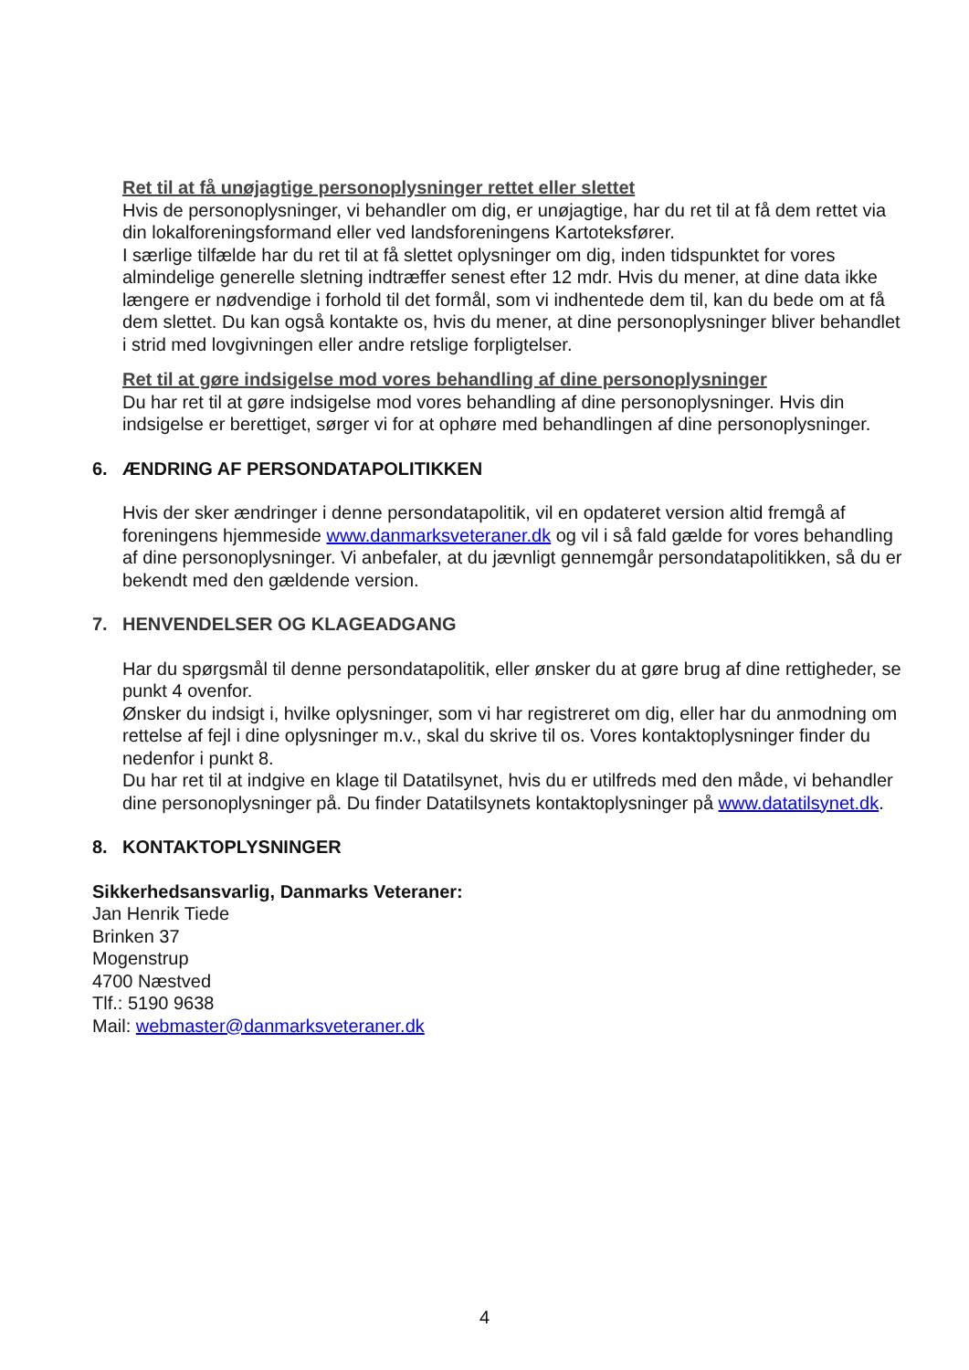Ret til at få unøjagtige personoplysninger rettet eller slettet
Hvis de personoplysninger, vi behandler om dig, er unøjagtige, har du ret til at få dem rettet via din lokalforeningsformand eller ved landsforeningens Kartoteksfører.
I særlige tilfælde har du ret til at få slettet oplysninger om dig, inden tidspunktet for vores almindelige generelle sletning indtræffer senest efter 12 mdr. Hvis du mener, at dine data ikke længere er nødvendige i forhold til det formål, som vi indhentede dem til, kan du bede om at få dem slettet. Du kan også kontakte os, hvis du mener, at dine personoplysninger bliver behandlet i strid med lovgivningen eller andre retslige forpligtelser.
Ret til at gøre indsigelse mod vores behandling af dine personoplysninger
Du har ret til at gøre indsigelse mod vores behandling af dine personoplysninger. Hvis din indsigelse er berettiget, sørger vi for at ophøre med behandlingen af dine personoplysninger.
6. ÆNDRING AF PERSONDATAPOLITIKKEN
Hvis der sker ændringer i denne persondatapolitik, vil en opdateret version altid fremgå af foreningens hjemmeside www.danmarksveteraner.dk og vil i så fald gælde for vores behandling af dine personoplysninger. Vi anbefaler, at du jævnligt gennemgår persondatapolitikken, så du er bekendt med den gældende version.
7. HENVENDELSER OG KLAGEADGANG
Har du spørgsmål til denne persondatapolitik, eller ønsker du at gøre brug af dine rettigheder, se punkt 4 ovenfor.
Ønsker du indsigt i, hvilke oplysninger, som vi har registreret om dig, eller har du anmodning om rettelse af fejl i dine oplysninger m.v., skal du skrive til os. Vores kontaktoplysninger finder du nedenfor i punkt 8.
Du har ret til at indgive en klage til Datatilsynet, hvis du er utilfreds med den måde, vi behandler dine personoplysninger på. Du finder Datatilsynets kontaktoplysninger på www.datatilsynet.dk.
8. KONTAKTOPLYSNINGER
Sikkerhedsansvarlig, Danmarks Veteraner:
Jan Henrik Tiede
Brinken 37
Mogenstrup
4700 Næstved
Tlf.: 5190 9638
Mail: webmaster@danmarksveteraner.dk
4